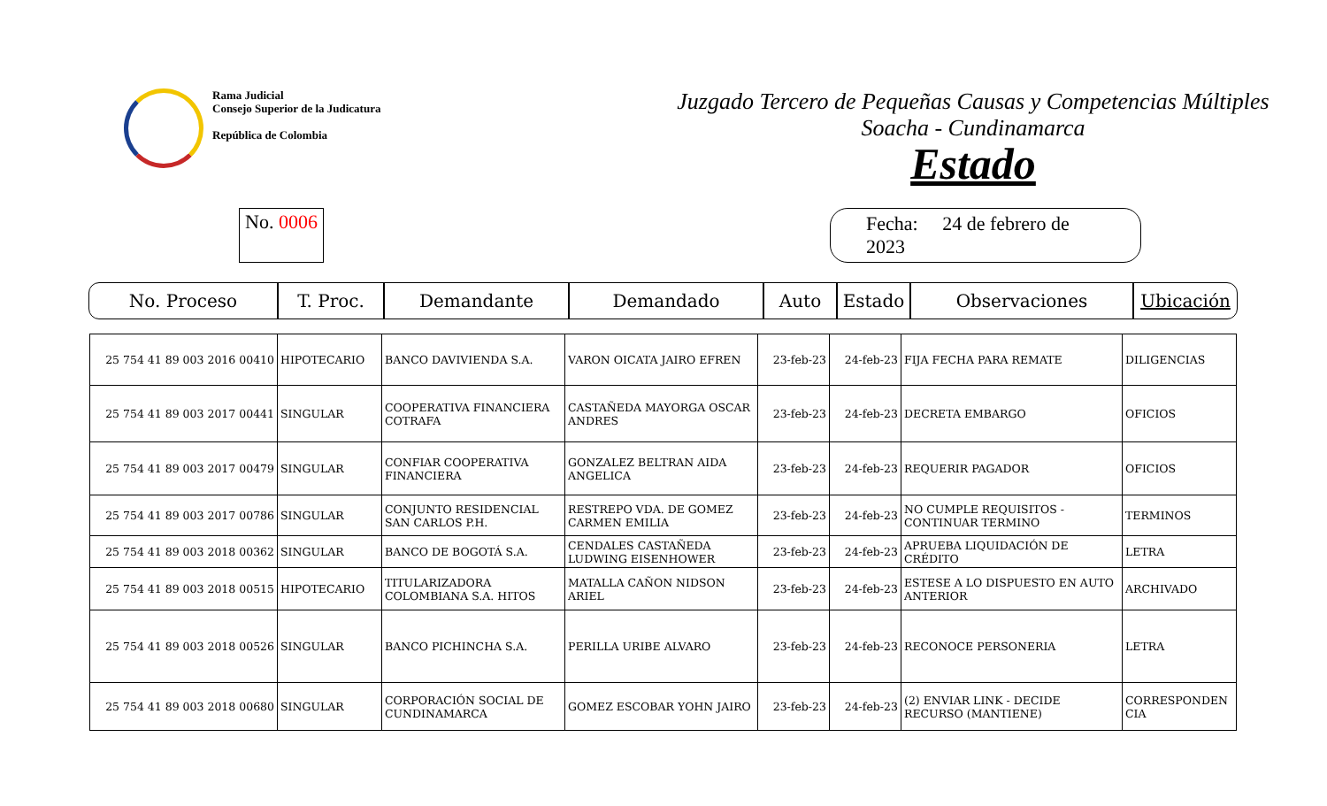Rama Judicial
Consejo Superior de la Judicatura
República de Colombia
Juzgado Tercero de Pequeñas Causas y Competencias Múltiples
Soacha - Cundinamarca
Estado
No. 0006 Fecha: 24 de febrero de 2023
No. Proceso T. Proc. Demandante Demandado Auto Estado Observaciones Ubicación
| 25 754 41 89 003 2016 00410 | HIPOTECARIO | BANCO DAVIVIENDA S.A. | VARON OICATA JAIRO EFREN | 23-feb-23 | 24-feb-23 | FIJA FECHA PARA REMATE | DILIGENCIAS |
| 25 754 41 89 003 2017 00441 | SINGULAR | COOPERATIVA FINANCIERA COTRAFA | CASTAÑEDA MAYORGA OSCAR ANDRES | 23-feb-23 | 24-feb-23 | DECRETA EMBARGO | OFICIOS |
| 25 754 41 89 003 2017 00479 | SINGULAR | CONFIAR COOPERATIVA FINANCIERA | GONZALEZ BELTRAN AIDA ANGELICA | 23-feb-23 | 24-feb-23 | REQUERIR PAGADOR | OFICIOS |
| 25 754 41 89 003 2017 00786 | SINGULAR | CONJUNTO RESIDENCIAL SAN CARLOS P.H. | RESTREPO VDA. DE GOMEZ CARMEN EMILIA | 23-feb-23 | 24-feb-23 | NO CUMPLE REQUISITOS - CONTINUAR TERMINO | TERMINOS |
| 25 754 41 89 003 2018 00362 | SINGULAR | BANCO DE BOGOTÁ S.A. | CENDALES CASTAÑEDA LUDWING EISENHOWER | 23-feb-23 | 24-feb-23 | APRUEBA LIQUIDACIÓN DE CRÉDITO | LETRA |
| 25 754 41 89 003 2018 00515 | HIPOTECARIO | TITULARIZADORA COLOMBIANA S.A. HITOS | MATALLA CAÑON NIDSON ARIEL | 23-feb-23 | 24-feb-23 | ESTESE A LO DISPUESTO EN AUTO ANTERIOR | ARCHIVADO |
| 25 754 41 89 003 2018 00526 | SINGULAR | BANCO PICHINCHA S.A. | PERILLA URIBE ALVARO | 23-feb-23 | 24-feb-23 | RECONOCE PERSONERIA | LETRA |
| 25 754 41 89 003 2018 00680 | SINGULAR | CORPORACIÓN SOCIAL DE CUNDINAMARCA | GOMEZ ESCOBAR YOHN JAIRO | 23-feb-23 | 24-feb-23 | (2) ENVIAR LINK - DECIDE RECURSO (MANTIENE) | CORRESPONDEN CIA |